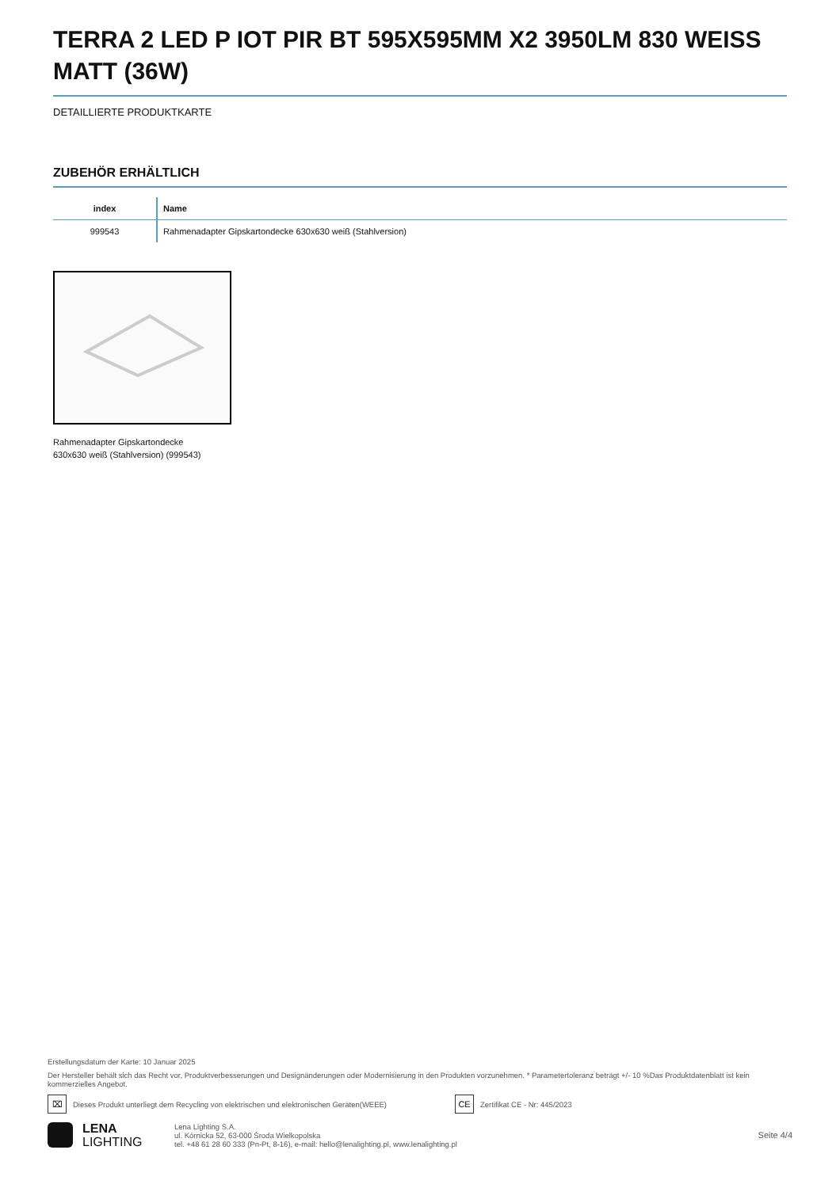TERRA 2 LED P IOT PIR BT 595X595MM X2 3950LM 830 WEISS MATT (36W)
DETAILLIERTE PRODUKTKARTE
ZUBEHÖR ERHÄLTLICH
| index | Name |
| --- | --- |
| 999543 | Rahmenadapter Gipskartondecke 630x630 weiß (Stahlversion) |
Rahmenadapter Gipskartondecke
630x630 weiß (Stahlversion) (999543)
Erstellungsdatum der Karte: 10 Januar 2025
Der Hersteller behält sich das Recht vor, Produktverbesserungen und Designänderungen oder Modernisierung in den Produkten vorzunehmen. * Parametertoleranz beträgt +/- 10 %Das Produktdatenblatt ist kein kommerzielles Angebot.
⌧ Dieses Produkt unterliegt dem Recycling von elektrischen und elektronischen Geräten(WEEE) CE Zertifikat CE - Nr: 445/2023
LENA
LIGHTING
Lena Lighting S.A.
ul. Kórnicka 52, 63-000 Środa Wielkopolska
tel. +48 61 28 60 333 (Pn-Pt, 8-16), e-mail: hello@lenalighting.pl, www.lenalighting.pl
Seite 4/4